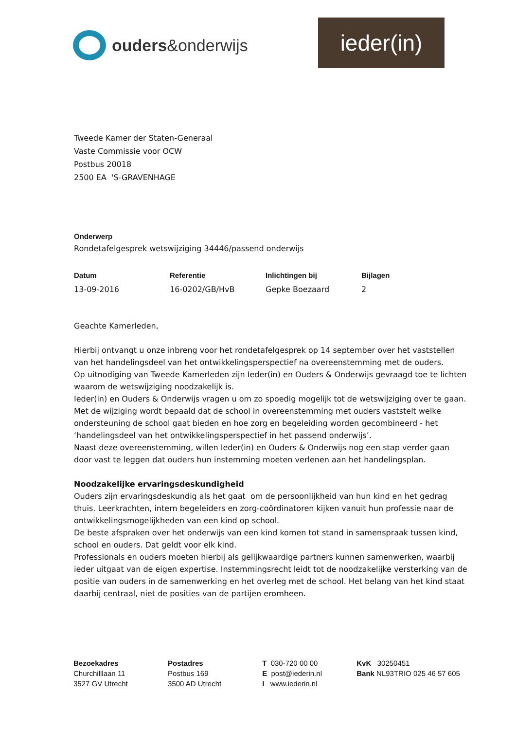ouders&onderwijs ieder(in)
Tweede Kamer der Staten-Generaal
Vaste Commissie voor OCW
Postbus 20018
2500 EA 'S-GRAVENHAGE
Onderwerp
Rondetafelgesprek wetswijziging 34446/passend onderwijs
Datum Referentie Inlichtingen bij Bijlagen
13-09-2016 16-0202/GB/HvB Gepke Boezaard 2
Geachte Kamerleden,
Hierbij ontvangt u onze inbreng voor het rondetafelgesprek op 14 september over het vaststellen van het handelingsdeel van het ontwikkelingsperspectief na overeenstemming met de ouders.
Op uitnodiging van Tweede Kamerleden zijn Ieder(in) en Ouders & Onderwijs gevraagd toe te lichten waarom de wetswijziging noodzakelijk is.
Ieder(in) en Ouders & Onderwijs vragen u om zo spoedig mogelijk tot de wetswijziging over te gaan. Met de wijziging wordt bepaald dat de school in overeenstemming met ouders vaststelt welke ondersteuning de school gaat bieden en hoe zorg en begeleiding worden gecombineerd - het ‘handelingsdeel van het ontwikkelingsperspectief in het passend onderwijs’.
Naast deze overeenstemming, willen Ieder(in) en Ouders & Onderwijs nog een stap verder gaan door vast te leggen dat ouders hun instemming moeten verlenen aan het handelingsplan.
Noodzakelijke ervaringsdeskundigheid
Ouders zijn ervaringsdeskundig als het gaat om de persoonlijkheid van hun kind en het gedrag thuis. Leerkrachten, intern begeleiders en zorg-coördinatoren kijken vanuit hun professie naar de ontwikkelingsmogelijkheden van een kind op school.
De beste afspraken over het onderwijs van een kind komen tot stand in samenspraak tussen kind, school en ouders. Dat geldt voor elk kind.
Professionals en ouders moeten hierbij als gelijkwaardige partners kunnen samenwerken, waarbij ieder uitgaat van de eigen expertise. Instemmingsrecht leidt tot de noodzakelijke versterking van de positie van ouders in de samenwerking en het overleg met de school. Het belang van het kind staat daarbij centraal, niet de posities van de partijen eromheen.
Bezoekadres
Churchilllaan 11
3527 GV Utrecht
Postadres
Postbus 169
3500 AD Utrecht
T 030-720 00 00
E post@iederin.nl
I www.iederin.nl
KvK 30250451
Bank NL93TRIO 025 46 57 605